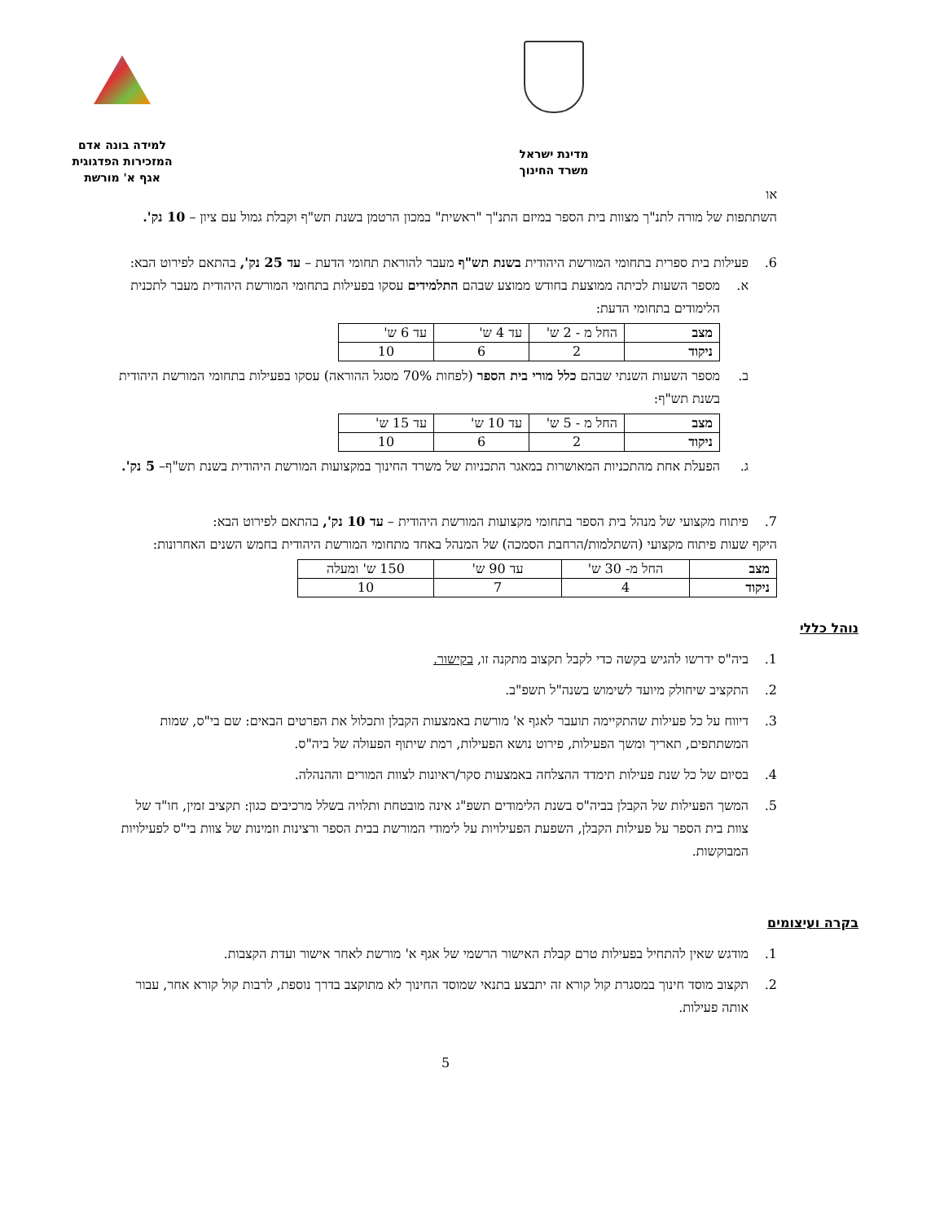למידה בונה אדם
המזכירות הפדגוגית
אגף א' מורשת
מדינת ישראל
משרד החינוך
או
השתתפות של מורה לתנ"ך מצוות בית הספר במיזם התנ"ך "ראשית" במכון הרטמן בשנת תש"ף וקבלת גמול עם ציון – 10 נק'.
6. פעילות בית ספרית בתחומי המורשת היהודית בשנת תש"ף מעבר להוראת תחומי הדעת – עד 25 נק', בהתאם לפירוט הבא:
א. מספר השעות לכיתה ממוצעת בחודש ממוצע שבהם התלמידים עסקו בפעילות בתחומי המורשת היהודית מעבר לתכנית הלימודים בתחומי הדעת:
| מצב | החל מ - 2 ש' | עד 4 ש' | עד 6 ש' |
| ניקוד | 2 | 6 | 10 |
ב. מספר השעות השנתי שבהם כלל מורי בית הספר (לפחות 70% מסגל ההוראה) עסקו בפעילות בתחומי המורשת היהודית בשנת תש"ף:
| מצב | החל מ - 5 ש' | עד 10 ש' | עד 15 ש' |
| ניקוד | 2 | 6 | 10 |
ג. הפעלת אחת מהתכניות המאושרות במאגר התכניות של משרד החינוך במקצועות המורשת היהודית בשנת תש"ף– 5 נק'.
7. פיתוח מקצועי של מנהל בית הספר בתחומי מקצועות המורשת היהודית – עד 10 נק', בהתאם לפירוט הבא:
היקף שעות פיתוח מקצועי (השתלמות/הרחבת הסמכה) של המנהל באחד מתחומי המורשת היהודית בחמש השנים האחרונות:
| מצב | החל מ- 30 ש' | עד 90 ש' | 150 ש' ומעלה |
| ניקוד | 4 | 7 | 10 |
נוהל כללי
1. ביה"ס ידרשו להגיש בקשה כדי לקבל תקצוב מתקנה זו, בקישור.
2. התקציב שיחולק מיועד לשימוש בשנה"ל תשפ"ב.
3. דיווח על כל פעילות שהתקיימה תועבר לאגף א' מורשת באמצעות הקבלן ותכלול את הפרטים הבאים: שם בי"ס, שמות המשתתפים, תאריך ומשך הפעילות, פירוט נושא הפעילות, רמת שיתוף הפעולה של ביה"ס.
4. בסיום של כל שנת פעילות תימדד ההצלחה באמצעות סקר/ראיונות לצוות המורים וההנהלה.
5. המשך הפעילות של הקבלן בביה"ס בשנת הלימודים תשפ"ג אינה מובטחת ותלויה בשלל מרכיבים כגון: תקציב זמין, חו"ד של צוות בית הספר על פעילות הקבלן, השפעת הפעילויות על לימודי המורשת בבית הספר ורצינות וזמינות של צוות בי"ס לפעילויות המבוקשות.
בקרה ועיצומים
1. מודגש שאין להתחיל בפעילות טרם קבלת האישור הרשמי של אגף א' מורשת לאחר אישור ועדת הקצבות.
2. תקצוב מוסד חינוך במסגרת קול קורא זה יתבצע בתנאי שמוסד החינוך לא מתוקצב בדרך נוספת, לרבות קול קורא אחר, עבור אותה פעילות.
5